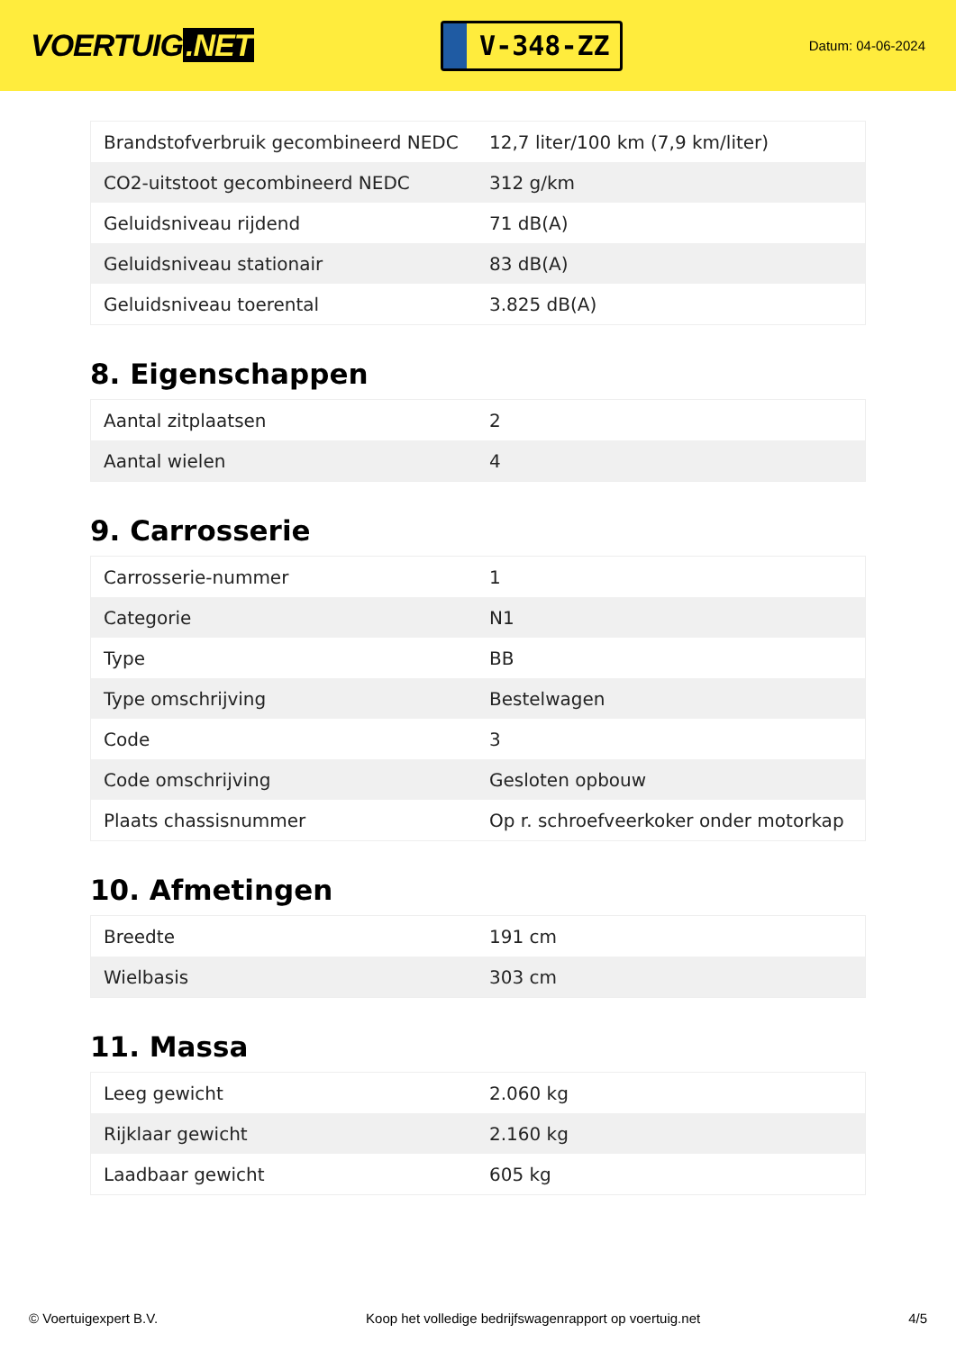VOERTUIG.NET
V-348-ZZ
Datum: 04-06-2024
| Brandstofverbruik gecombineerd NEDC | 12,7 liter/100 km (7,9 km/liter) |
| CO2-uitstoot gecombineerd NEDC | 312 g/km |
| Geluidsniveau rijdend | 71 dB(A) |
| Geluidsniveau stationair | 83 dB(A) |
| Geluidsniveau toerental | 3.825 dB(A) |
8. Eigenschappen
| Aantal zitplaatsen | 2 |
| Aantal wielen | 4 |
9. Carrosserie
| Carrosserie-nummer | 1 |
| Categorie | N1 |
| Type | BB |
| Type omschrijving | Bestelwagen |
| Code | 3 |
| Code omschrijving | Gesloten opbouw |
| Plaats chassisnummer | Op r. schroefveerkoker onder motorkap |
10. Afmetingen
| Breedte | 191 cm |
| Wielbasis | 303 cm |
11. Massa
| Leeg gewicht | 2.060 kg |
| Rijklaar gewicht | 2.160 kg |
| Laadbaar gewicht | 605 kg |
© Voertuigexpert B.V. Koop het volledige bedrijfswagenrapport op voertuig.net 4/5